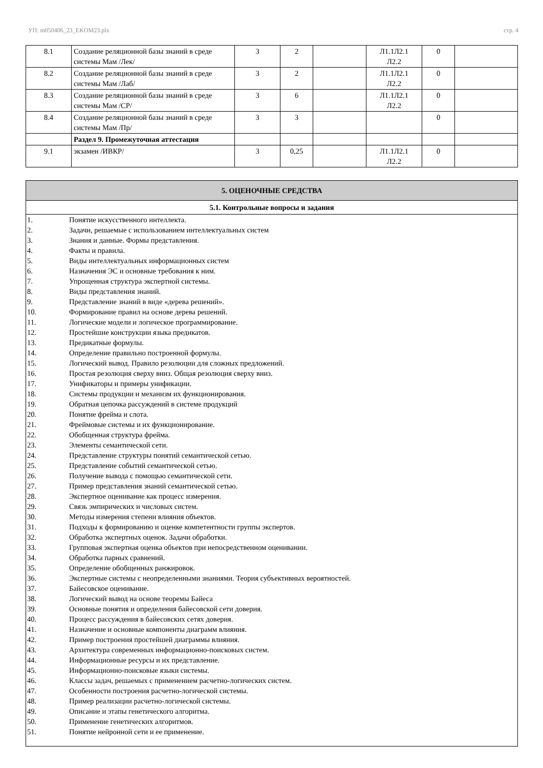УП: m050406_23_EKOM23.plx стр. 4
| 8.1 | Создание реляционной базы знаний в среде системы Мам /Лек/ | 3 | 2 | | Л1.1Л2.1 Л2.2 | 0 | |
| 8.2 | Создание реляционной базы знаний в среде системы Мам /Лаб/ | 3 | 2 | | Л1.1Л2.1 Л2.2 | 0 | |
| 8.3 | Создание реляционной базы знаний в среде системы Мам /СР/ | 3 | 6 | | Л1.1Л2.1 Л2.2 | 0 | |
| 8.4 | Создание реляционной базы знаний в среде системы Мам /Пр/ | 3 | 3 | | | 0 | |
| | Раздел 9. Промежуточная аттестация | | | | | | |
| 9.1 | экзамен /ИВКР/ | 3 | 0,25 | | Л1.1Л2.1 Л2.2 | 0 | |
| 5. ОЦЕНОЧНЫЕ СРЕДСТВА |
| 5.1. Контрольные вопросы и задания |
| 1. Понятие искусственного интеллекта. 2. Задачи, решаемые с использованием интеллектуальных систем 3. Знания и данные. Формы представления. 4. Факты и правила. 5. Виды интеллектуальных информационных систем 6. Назначения ЭС и основные требования к ним. 7. Упрощенная структура экспертной системы. 8. Виды представления знаний. 9. Представление знаний в виде «дерева решений». 10. Формирование правил на основе дерева решений. 11. Логические модели и логическое программирование. 12. Простейшие конструкции языка предикатов. 13. Предикатные формулы. 14. Определение правильно построенной формулы. 15. Логический вывод. Правило резолюции для сложных предложений. 16. Простая резолюция сверху вниз. Общая резолюция сверху вниз. 17. Унификаторы и примеры унификации. 18. Системы продукции и механизм их функционирования. 19. Обратная цепочка рассуждений в системе продукций 20. Понятие фрейма и слота. 21. Фреймовые системы и их функционирование. 22. Обобщенная структура фрейма. 23. Элементы семантической сети. 24. Представление структуры понятий семантической сетью. 25. Представление событий семантической сетью. 26. Получение вывода с помощью семантической сети. 27. Пример представления знаний семантической сетью. 28. Экспертное оценивание как процесс измерения. 29. Связь эмпирических и числовых систем. 30. Методы измерения степени влияния объектов. 31. Подходы к формированию и оценке компетентности группы экспертов. 32. Обработка экспертных оценок. Задачи обработки. 33. Групповая экспертная оценка объектов при непосредственном оценивании. 34. Обработка парных сравнений. 35. Определение обобщенных ранжировок. 36. Экспертные системы с неопределенными знаниями. Теория субъективных вероятностей. 37. Байесовское оценивание. 38. Логический вывод на основе теоремы Байеса 39. Основные понятия и определения байесовской сети доверия. 40. Процесс рассуждения в байесовских сетях доверия. 41. Назначение и основные компоненты диаграмм влияния. 42. Пример построения простейшей диаграммы влияния. 43. Архитектура современных информационно-поисковых систем. 44. Информационные ресурсы и их представление. 45. Информационно-поисковые языки системы. 46. Классы задач, решаемых с применением расчетно-логических систем. 47. Особенности построения расчетно-логической системы. 48. Пример реализации расчетно-логической системы. 49. Описание и этапы генетического алгоритма. 50. Применение генетических алгоритмов. 51. Понятие нейронной сети и ее применение. |